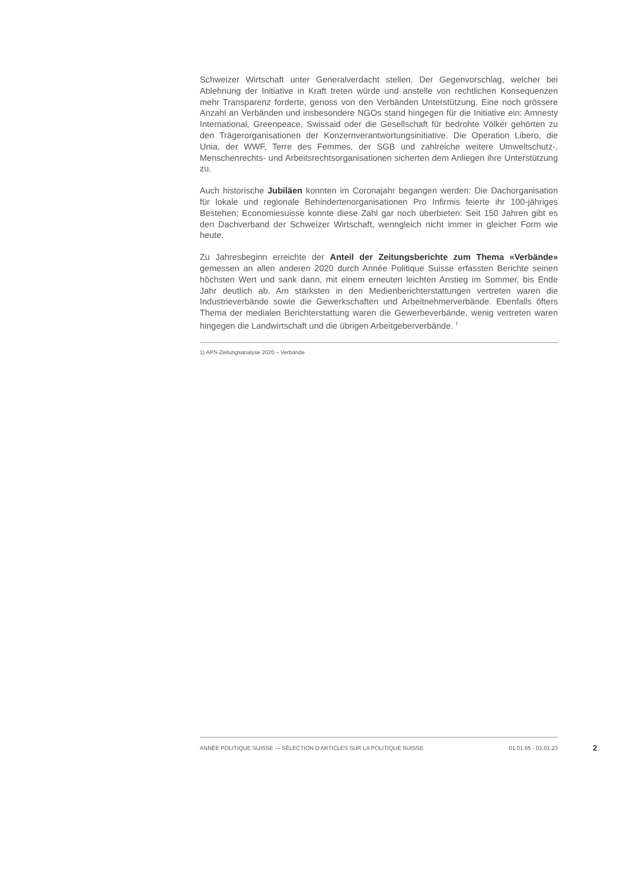Schweizer Wirtschaft unter Generalverdacht stellen. Der Gegenvorschlag, welcher bei Ablehnung der Initiative in Kraft treten würde und anstelle von rechtlichen Konsequenzen mehr Transparenz forderte, genoss von den Verbänden Unterstützung. Eine noch grössere Anzahl an Verbänden und insbesondere NGOs stand hingegen für die Initiative ein: Amnesty International, Greenpeace, Swissaid oder die Gesellschaft für bedrohte Völker gehörten zu den Trägerorganisationen der Konzernverantwortungsinitiative. Die Operation Libero, die Unia, der WWF, Terre des Femmes, der SGB und zahlreiche weitere Umweltschutz-, Menschenrechts- und Arbeitsrechtsorganisationen sicherten dem Anliegen ihre Unterstützung zu.
Auch historische Jubiläen konnten im Coronajahr begangen werden: Die Dachorganisation für lokale und regionale Behindertenorganisationen Pro Infirmis feierte ihr 100-jähriges Bestehen; Economiesuisse konnte diese Zahl gar noch überbieten: Seit 150 Jahren gibt es den Dachverband der Schweizer Wirtschaft, wenngleich nicht immer in gleicher Form wie heute.
Zu Jahresbeginn erreichte der Anteil der Zeitungsberichte zum Thema «Verbände» gemessen an allen anderen 2020 durch Année Politique Suisse erfassten Berichte seinen höchsten Wert und sank dann, mit einem erneuten leichten Anstieg im Sommer, bis Ende Jahr deutlich ab. Am stärksten in den Medienberichterstattungen vertreten waren die Industrieverbände sowie die Gewerkschaften und Arbeitnehmerverbände. Ebenfalls öfters Thema der medialen Berichterstattung waren die Gewerbeverbände, wenig vertreten waren hingegen die Landwirtschaft und die übrigen Arbeitgeberverbände. <sup>1</sup>
1) APS-Zeitungsanalyse 2020 – Verbände
ANNÉE POLITIQUE SUISSE — SÉLECTION D'ARTICLES SUR LA POLITIQUE SUISSE 01.01.65 - 01.01.23
2